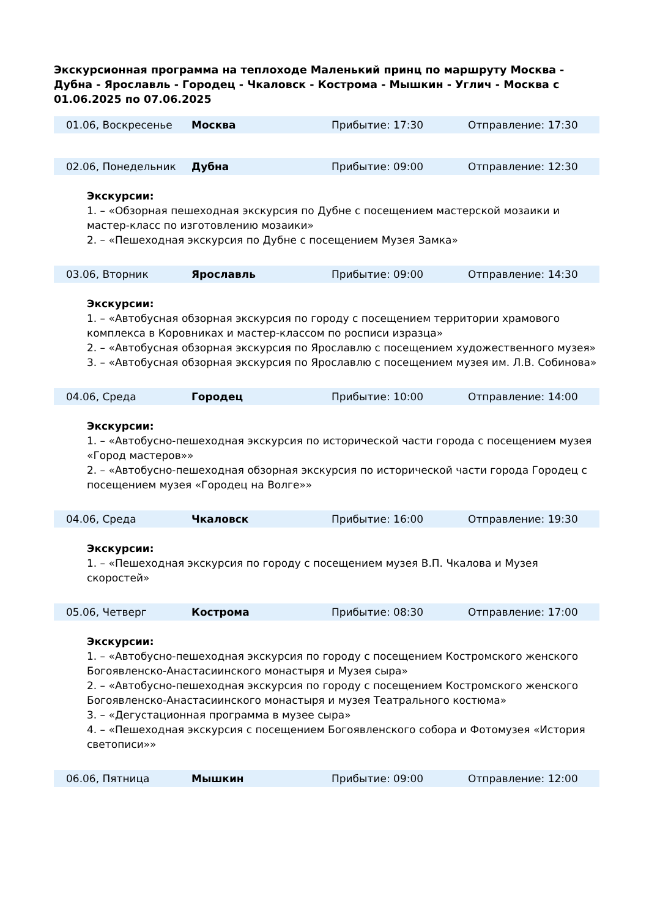Экскурсионная программа на теплоходе Маленький принц по маршруту Москва - Дубна - Ярославль - Городец - Чкаловск - Кострома - Мышкин - Углич - Москва с 01.06.2025 по 07.06.2025
| 01.06, Воскресенье | Москва | Прибытие: 17:30 | Отправление: 17:30 |
| 02.06, Понедельник | Дубна | Прибытие: 09:00 | Отправление: 12:30 |
Экскурсии:
1. – «Обзорная пешеходная экскурсия по Дубне с посещением мастерской мозаики и мастер-класс по изготовлению мозаики»
2. – «Пешеходная экскурсия по Дубне с посещением Музея Замка»
| 03.06, Вторник | Ярославль | Прибытие: 09:00 | Отправление: 14:30 |
Экскурсии:
1. – «Автобусная обзорная экскурсия по городу с посещением территории храмового комплекса в Коровниках и мастер-классом по росписи изразца»
2. – «Автобусная обзорная экскурсия по Ярославлю с посещением художественного музея»
3. – «Автобусная обзорная экскурсия по Ярославлю с посещением музея им. Л.В. Собинова»
| 04.06, Среда | Городец | Прибытие: 10:00 | Отправление: 14:00 |
Экскурсии:
1. – «Автобусно-пешеходная экскурсия по исторической части города с посещением музея «Город мастеров»»
2. – «Автобусно-пешеходная обзорная экскурсия по исторической части города Городец с посещением музея «Городец на Волге»»
| 04.06, Среда | Чкаловск | Прибытие: 16:00 | Отправление: 19:30 |
Экскурсии:
1. – «Пешеходная экскурсия по городу с посещением музея В.П. Чкалова и Музея скоростей»
| 05.06, Четверг | Кострома | Прибытие: 08:30 | Отправление: 17:00 |
Экскурсии:
1. – «Автобусно-пешеходная экскурсия по городу с посещением Костромского женского Богоявленско-Анастасиинского монастыря и Музея сыра»
2. – «Автобусно-пешеходная экскурсия по городу с посещением Костромского женского Богоявленско-Анастасиинского монастыря и музея Театрального костюма»
3. – «Дегустационная программа в музее сыра»
4. – «Пешеходная экскурсия с посещением Богоявленского собора и Фотомузея «История светописи»»
| 06.06, Пятница | Мышкин | Прибытие: 09:00 | Отправление: 12:00 |